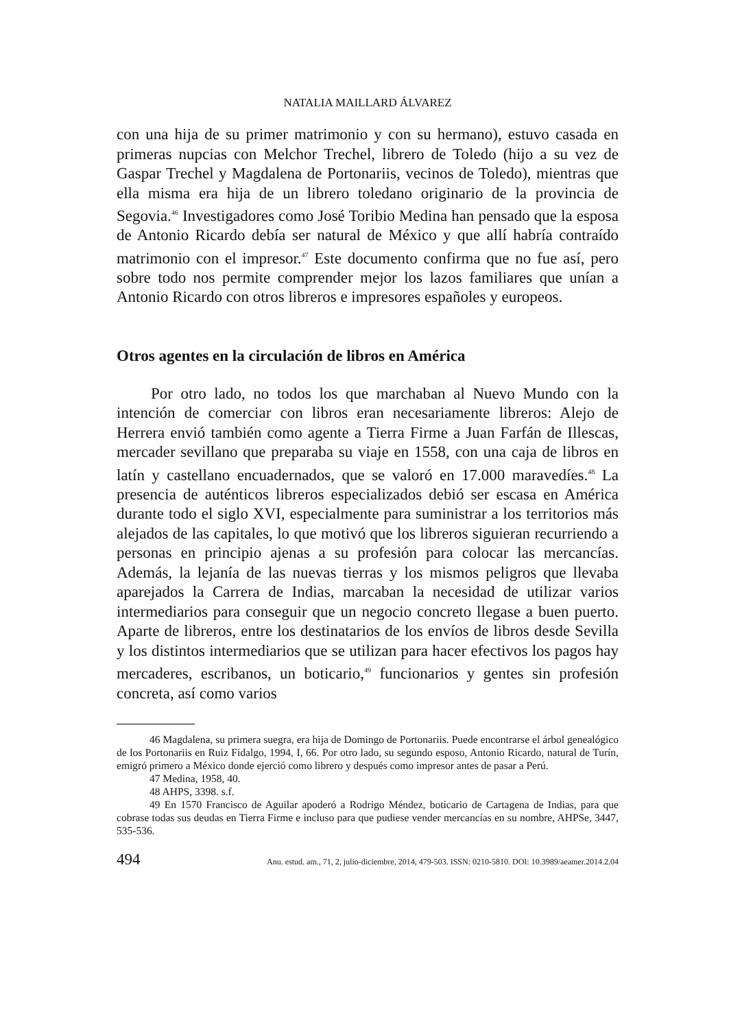NATALIA MAILLARD ÁLVAREZ
con una hija de su primer matrimonio y con su hermano), estuvo casada en primeras nupcias con Melchor Trechel, librero de Toledo (hijo a su vez de Gaspar Trechel y Magdalena de Portonariis, vecinos de Toledo), mientras que ella misma era hija de un librero toledano originario de la provincia de Segovia.<sup>46</sup> Investigadores como José Toribio Medina han pensado que la esposa de Antonio Ricardo debía ser natural de México y que allí habría contraído matrimonio con el impresor.<sup>47</sup> Este documento confirma que no fue así, pero sobre todo nos permite comprender mejor los lazos familiares que unían a Antonio Ricardo con otros libreros e impresores españoles y europeos.
Otros agentes en la circulación de libros en América
Por otro lado, no todos los que marchaban al Nuevo Mundo con la intención de comerciar con libros eran necesariamente libreros: Alejo de Herrera envió también como agente a Tierra Firme a Juan Farfán de Illescas, mercader sevillano que preparaba su viaje en 1558, con una caja de libros en latín y castellano encuadernados, que se valoró en 17.000 maravedíes.<sup>48</sup> La presencia de auténticos libreros especializados debió ser escasa en América durante todo el siglo XVI, especialmente para suministrar a los territorios más alejados de las capitales, lo que motivó que los libreros siguieran recurriendo a personas en principio ajenas a su profesión para colocar las mercancías. Además, la lejanía de las nuevas tierras y los mismos peligros que llevaba aparejados la Carrera de Indias, marcaban la necesidad de utilizar varios intermediarios para conseguir que un negocio concreto llegase a buen puerto. Aparte de libreros, entre los destinatarios de los envíos de libros desde Sevilla y los distintos intermediarios que se utilizan para hacer efectivos los pagos hay mercaderes, escribanos, un boticario,<sup>49</sup> funcionarios y gentes sin profesión concreta, así como varios
46 Magdalena, su primera suegra, era hija de Domingo de Portonariis. Puede encontrarse el árbol genealógico de los Portonariis en Ruiz Fidalgo, 1994, I, 66. Por otro lado, su segundo esposo, Antonio Ricardo, natural de Turín, emigró primero a México donde ejerció como librero y después como impresor antes de pasar a Perú.
47 Medina, 1958, 40.
48 AHPS, 3398. s.f.
49 En 1570 Francisco de Aguilar apoderó a Rodrigo Méndez, boticario de Cartagena de Indias, para que cobrase todas sus deudas en Tierra Firme e incluso para que pudiese vender mercancías en su nombre, AHPSe, 3447, 535-536.
494 Anu. estud. am., 71, 2, julio-diciembre, 2014, 479-503. ISSN: 0210-5810. DOI: 10.3989/aeamer.2014.2.04